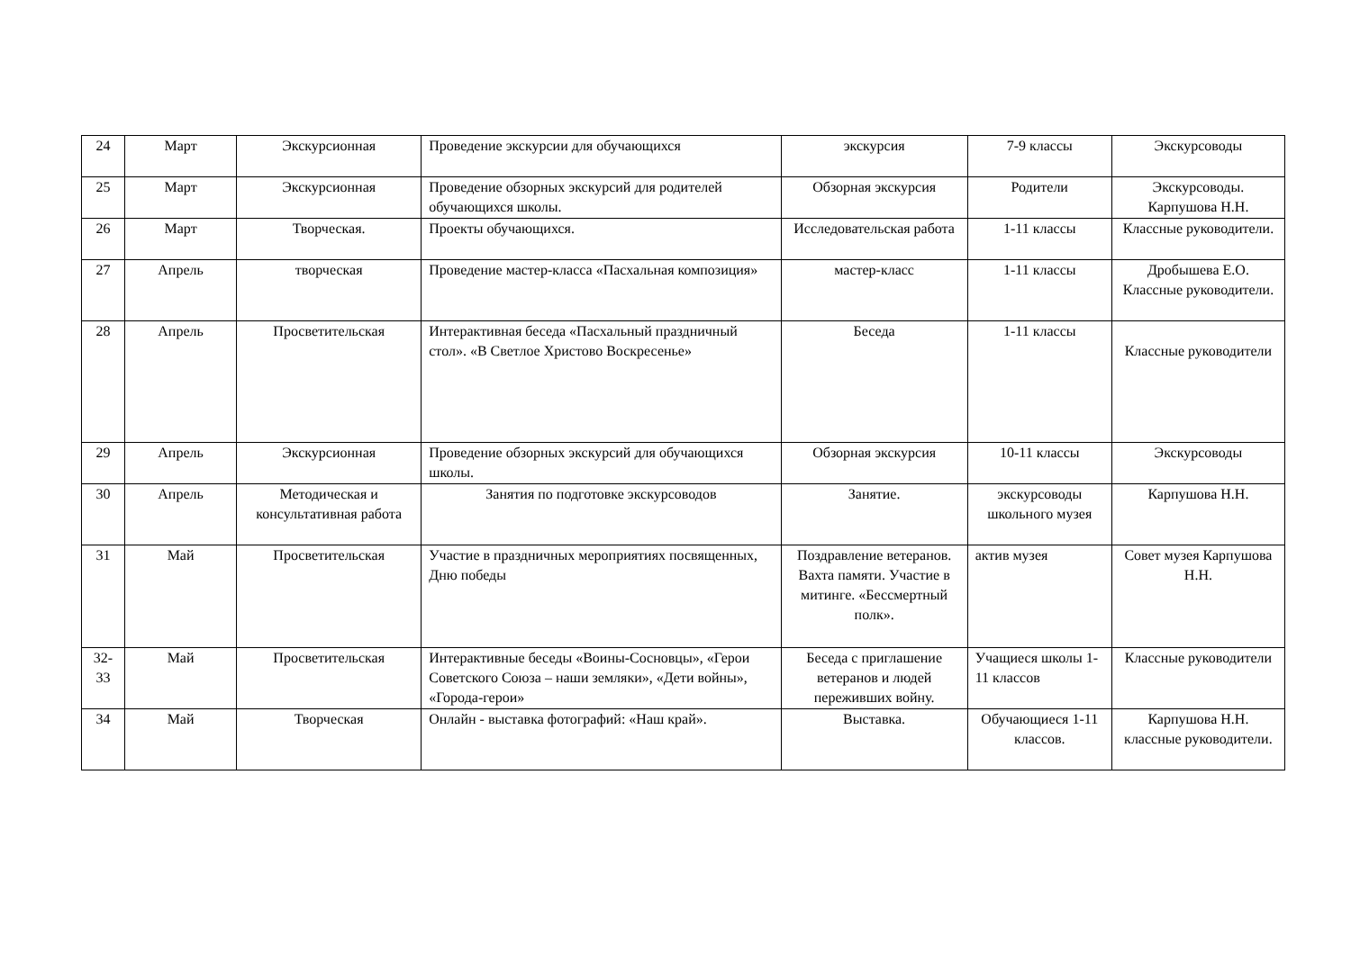| 24 | Март | Экскурсионная | Проведение экскурсии для обучающихся | экскурсия | 7-9 классы | Экскурсоводы |
| 25 | Март | Экскурсионная | Проведение обзорных экскурсий для родителей обучающихся школы. | Обзорная экскурсия | Родители | Экскурсоводы. Карпушова Н.Н. |
| 26 | Март | Творческая. | Проекты обучающихся. | Исследовательская работа | 1-11 классы | Классные руководители. |
| 27 | Апрель | творческая | Проведение мастер-класса «Пасхальная композиция» | мастер-класс | 1-11 классы | Дробышева Е.О. Классные руководители. |
| 28 | Апрель | Просветительская | Интерактивная беседа «Пасхальный праздничный стол». «В Светлое Христово Воскресенье» | Беседа | 1-11 классы | Классные руководители |
| 29 | Апрель | Экскурсионная | Проведение обзорных экскурсий для обучающихся школы. | Обзорная экскурсия | 10-11 классы | Экскурсоводы |
| 30 | Апрель | Методическая и консультативная работа | Занятия по подготовке экскурсоводов | Занятие. | экскурсоводы школьного музея | Карпушова Н.Н. |
| 31 | Май | Просветительская | Участие в праздничных мероприятиях посвященных, Дню победы | Поздравление ветеранов. Вахта памяти. Участие в митинге. «Бессмертный полк». | актив музея | Совет музея Карпушова Н.Н. |
| 32-33 | Май | Просветительская | Интерактивные беседы «Воины-Сосновцы», «Герои Советского Союза – наши земляки», «Дети войны», «Города-герои» | Беседа с приглашение ветеранов и людей переживших войну. | Учащиеся школы 1-11 классов | Классные руководители |
| 34 | Май | Творческая | Онлайн - выставка фотографий: «Наш край». | Выставка. | Обучающиеся 1-11 классов. | Карпушова Н.Н. классные руководители. |